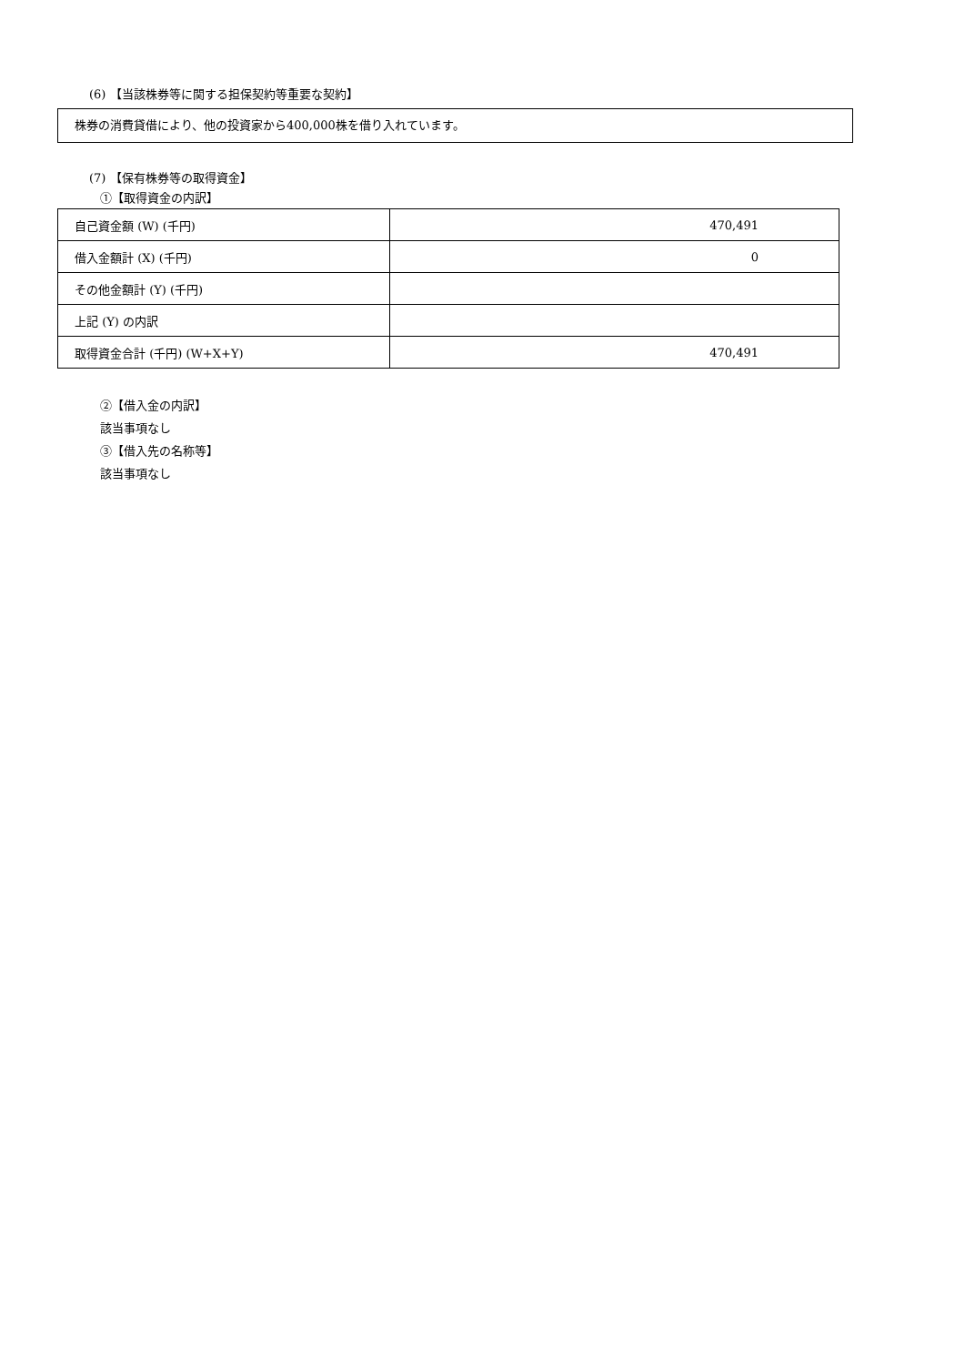(6) 【当該株券等に関する担保契約等重要な契約】
株券の消費貸借により、他の投資家から400,000株を借り入れています。
(7) 【保有株券等の取得資金】
①【取得資金の内訳】
| 自己資金額 (W) (千円) | 470,491 |
| 借入金額計 (X) (千円) | 0 |
| その他金額計 (Y) (千円) | |
| 上記 (Y) の内訳 | |
| 取得資金合計 (千円) (W+X+Y) | 470,491 |
②【借入金の内訳】
該当事項なし
③【借入先の名称等】
該当事項なし